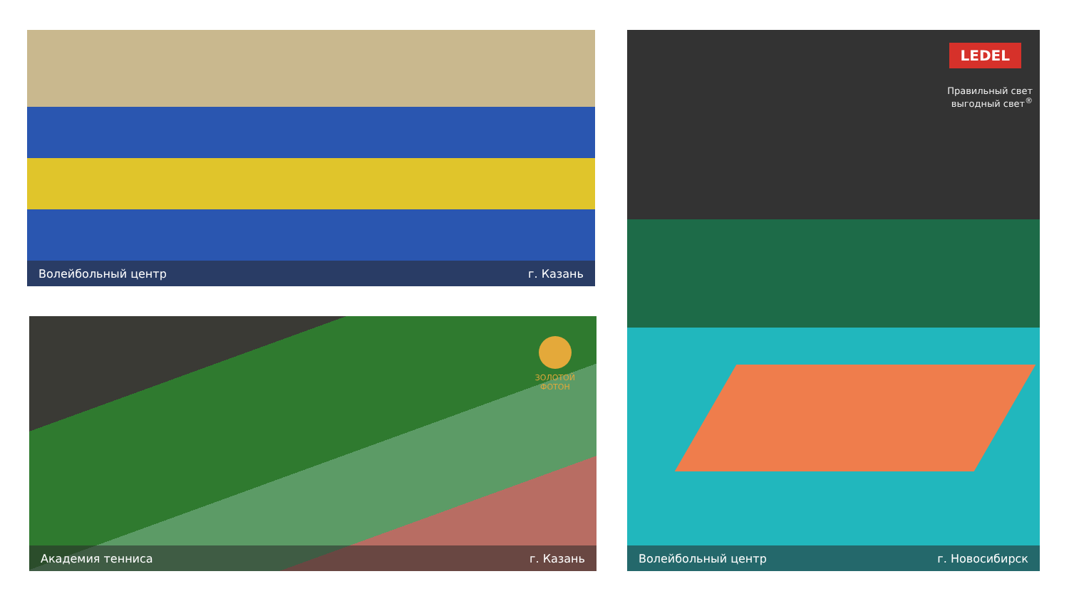Волейбольный центр г. Казань
ЗОЛОТОЙ
ФОТОН
Академия тенниса г. Казань
LEDEL
Правильный свет
выгодный свет<sup>®</sup>
Волейбольный центр г. Новосибирск